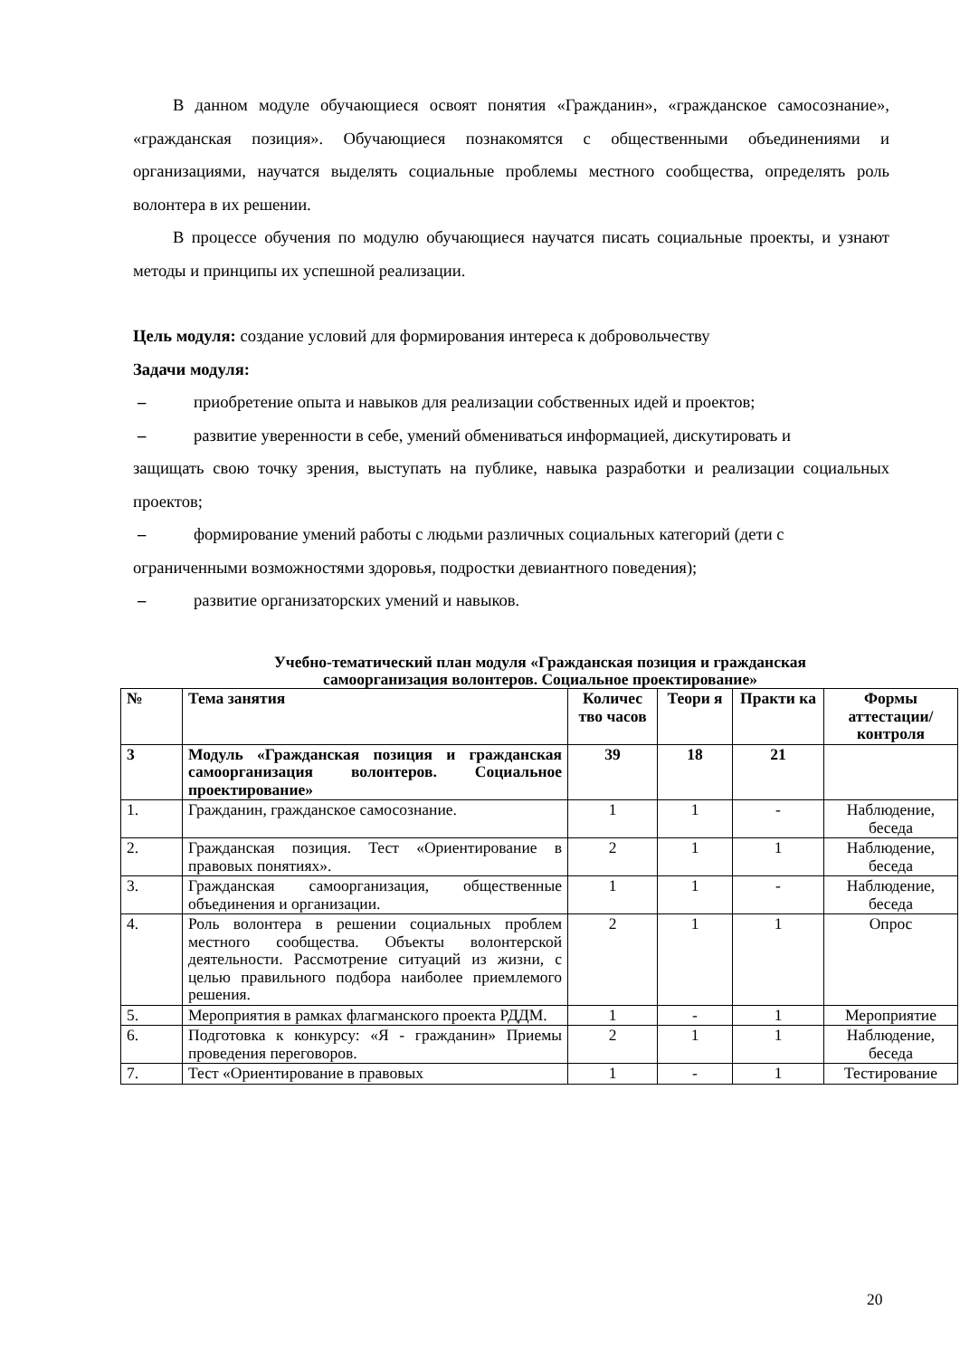В данном модуле обучающиеся освоят понятия «Гражданин», «гражданское самосознание», «гражданская позиция». Обучающиеся познакомятся с общественными объединениями и организациями, научатся выделять социальные проблемы местного сообщества, определять роль волонтера в их решении.
В процессе обучения по модулю обучающиеся научатся писать социальные проекты, и узнают методы и принципы их успешной реализации.
Цель модуля: создание условий для формирования интереса к добровольчеству
Задачи модуля:
– приобретение опыта и навыков для реализации собственных идей и проектов;
– развитие уверенности в себе, умений обмениваться информацией, дискутировать и
защищать свою точку зрения, выступать на публике, навыка разработки и реализации социальных проектов;
– формирование умений работы с людьми различных социальных категорий (дети с
ограниченными возможностями здоровья, подростки девиантного поведения);
– развитие организаторских умений и навыков.
Учебно-тематический план модуля «Гражданская позиция и гражданская
самоорганизация волонтеров. Социальное проектирование»
| № | Тема занятия | Количес тво часов | Теори я | Практи ка | Формы аттестации/ контроля |
| --- | --- | --- | --- | --- | --- |
| 3 | Модуль «Гражданская позиция и гражданская самоорганизация волонтеров. Социальное проектирование» | 39 | 18 | 21 | |
| 1. | Гражданин, гражданское самосознание. | 1 | 1 | - | Наблюдение, беседа |
| 2. | Гражданская позиция. Тест «Ориентирование в правовых понятиях». | 2 | 1 | 1 | Наблюдение, беседа |
| 3. | Гражданская самоорганизация, общественные объединения и организации. | 1 | 1 | - | Наблюдение, беседа |
| 4. | Роль волонтера в решении социальных проблем местного сообщества. Объекты волонтерской деятельности. Рассмотрение ситуаций из жизни, с целью правильного подбора наиболее приемлемого решения. | 2 | 1 | 1 | Опрос |
| 5. | Мероприятия в рамках флагманского проекта РДДМ. | 1 | - | 1 | Мероприятие |
| 6. | Подготовка к конкурсу: «Я - гражданин» Приемы проведения переговоров. | 2 | 1 | 1 | Наблюдение, беседа |
| 7. | Тест «Ориентирование в правовых | 1 | - | 1 | Тестирование |
20